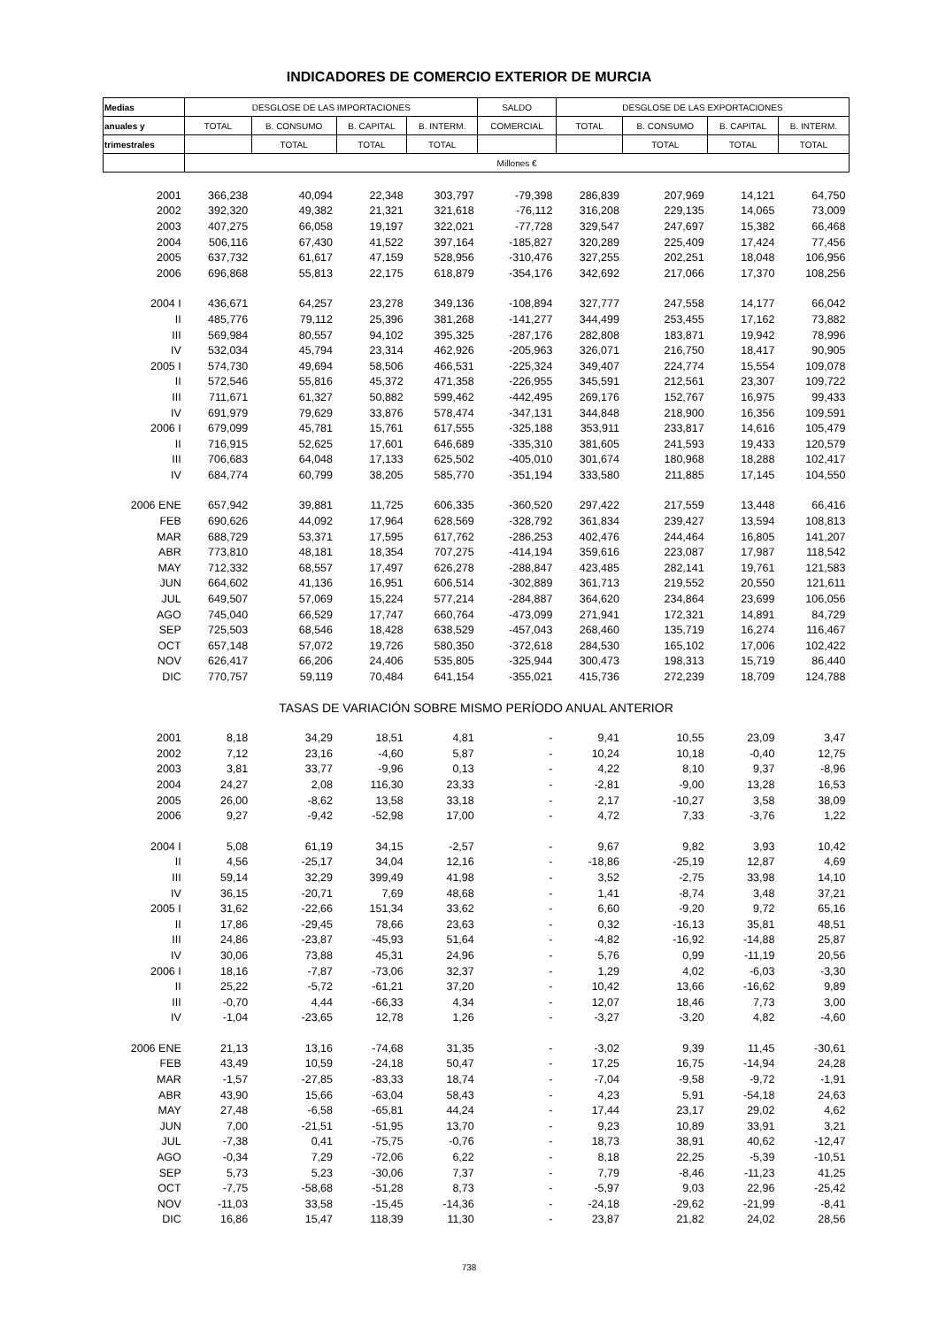INDICADORES DE COMERCIO EXTERIOR DE MURCIA
| Medias | DESGLOSE DE LAS IMPORTACIONES | | | | SALDO | DESGLOSE DE LAS EXPORTACIONES | | | |
| --- | --- | --- | --- | --- | --- | --- | --- | --- | --- |
| anuales y | TOTAL | B. CONSUMO | B. CAPITAL | B. INTERM. | COMERCIAL | TOTAL | B. CONSUMO | B. CAPITAL | B. INTERM. |
| trimestrales | | TOTAL | TOTAL | TOTAL | | | TOTAL | TOTAL | TOTAL |
| | Millones € | | | | | | | | |
| 2001 | 366,238 | 40,094 | 22,348 | 303,797 | -79,398 | 286,839 | 207,969 | 14,121 | 64,750 |
| 2002 | 392,320 | 49,382 | 21,321 | 321,618 | -76,112 | 316,208 | 229,135 | 14,065 | 73,009 |
| 2003 | 407,275 | 66,058 | 19,197 | 322,021 | -77,728 | 329,547 | 247,697 | 15,382 | 66,468 |
| 2004 | 506,116 | 67,430 | 41,522 | 397,164 | -185,827 | 320,289 | 225,409 | 17,424 | 77,456 |
| 2005 | 637,732 | 61,617 | 47,159 | 528,956 | -310,476 | 327,255 | 202,251 | 18,048 | 106,956 |
| 2006 | 696,868 | 55,813 | 22,175 | 618,879 | -354,176 | 342,692 | 217,066 | 17,370 | 108,256 |
| 2004 I | 436,671 | 64,257 | 23,278 | 349,136 | -108,894 | 327,777 | 247,558 | 14,177 | 66,042 |
| II | 485,776 | 79,112 | 25,396 | 381,268 | -141,277 | 344,499 | 253,455 | 17,162 | 73,882 |
| III | 569,984 | 80,557 | 94,102 | 395,325 | -287,176 | 282,808 | 183,871 | 19,942 | 78,996 |
| IV | 532,034 | 45,794 | 23,314 | 462,926 | -205,963 | 326,071 | 216,750 | 18,417 | 90,905 |
| 2005 I | 574,730 | 49,694 | 58,506 | 466,531 | -225,324 | 349,407 | 224,774 | 15,554 | 109,078 |
| II | 572,546 | 55,816 | 45,372 | 471,358 | -226,955 | 345,591 | 212,561 | 23,307 | 109,722 |
| III | 711,671 | 61,327 | 50,882 | 599,462 | -442,495 | 269,176 | 152,767 | 16,975 | 99,433 |
| IV | 691,979 | 79,629 | 33,876 | 578,474 | -347,131 | 344,848 | 218,900 | 16,356 | 109,591 |
| 2006 I | 679,099 | 45,781 | 15,761 | 617,555 | -325,188 | 353,911 | 233,817 | 14,616 | 105,479 |
| II | 716,915 | 52,625 | 17,601 | 646,689 | -335,310 | 381,605 | 241,593 | 19,433 | 120,579 |
| III | 706,683 | 64,048 | 17,133 | 625,502 | -405,010 | 301,674 | 180,968 | 18,288 | 102,417 |
| IV | 684,774 | 60,799 | 38,205 | 585,770 | -351,194 | 333,580 | 211,885 | 17,145 | 104,550 |
| 2006 ENE | 657,942 | 39,881 | 11,725 | 606,335 | -360,520 | 297,422 | 217,559 | 13,448 | 66,416 |
| FEB | 690,626 | 44,092 | 17,964 | 628,569 | -328,792 | 361,834 | 239,427 | 13,594 | 108,813 |
| MAR | 688,729 | 53,371 | 17,595 | 617,762 | -286,253 | 402,476 | 244,464 | 16,805 | 141,207 |
| ABR | 773,810 | 48,181 | 18,354 | 707,275 | -414,194 | 359,616 | 223,087 | 17,987 | 118,542 |
| MAY | 712,332 | 68,557 | 17,497 | 626,278 | -288,847 | 423,485 | 282,141 | 19,761 | 121,583 |
| JUN | 664,602 | 41,136 | 16,951 | 606,514 | -302,889 | 361,713 | 219,552 | 20,550 | 121,611 |
| JUL | 649,507 | 57,069 | 15,224 | 577,214 | -284,887 | 364,620 | 234,864 | 23,699 | 106,056 |
| AGO | 745,040 | 66,529 | 17,747 | 660,764 | -473,099 | 271,941 | 172,321 | 14,891 | 84,729 |
| SEP | 725,503 | 68,546 | 18,428 | 638,529 | -457,043 | 268,460 | 135,719 | 16,274 | 116,467 |
| OCT | 657,148 | 57,072 | 19,726 | 580,350 | -372,618 | 284,530 | 165,102 | 17,006 | 102,422 |
| NOV | 626,417 | 66,206 | 24,406 | 535,805 | -325,944 | 300,473 | 198,313 | 15,719 | 86,440 |
| DIC | 770,757 | 59,119 | 70,484 | 641,154 | -355,021 | 415,736 | 272,239 | 18,709 | 124,788 |
| TASAS DE VARIACIÓN SOBRE MISMO PERÍODO ANUAL ANTERIOR | | | | | | | | | |
| 2001 | 8,18 | 34,29 | 18,51 | 4,81 | - | 9,41 | 10,55 | 23,09 | 3,47 |
| 2002 | 7,12 | 23,16 | -4,60 | 5,87 | - | 10,24 | 10,18 | -0,40 | 12,75 |
| 2003 | 3,81 | 33,77 | -9,96 | 0,13 | - | 4,22 | 8,10 | 9,37 | -8,96 |
| 2004 | 24,27 | 2,08 | 116,30 | 23,33 | - | -2,81 | -9,00 | 13,28 | 16,53 |
| 2005 | 26,00 | -8,62 | 13,58 | 33,18 | - | 2,17 | -10,27 | 3,58 | 38,09 |
| 2006 | 9,27 | -9,42 | -52,98 | 17,00 | - | 4,72 | 7,33 | -3,76 | 1,22 |
| 2004 I | 5,08 | 61,19 | 34,15 | -2,57 | - | 9,67 | 9,82 | 3,93 | 10,42 |
| II | 4,56 | -25,17 | 34,04 | 12,16 | - | -18,86 | -25,19 | 12,87 | 4,69 |
| III | 59,14 | 32,29 | 399,49 | 41,98 | - | 3,52 | -2,75 | 33,98 | 14,10 |
| IV | 36,15 | -20,71 | 7,69 | 48,68 | - | 1,41 | -8,74 | 3,48 | 37,21 |
| 2005 I | 31,62 | -22,66 | 151,34 | 33,62 | - | 6,60 | -9,20 | 9,72 | 65,16 |
| II | 17,86 | -29,45 | 78,66 | 23,63 | - | 0,32 | -16,13 | 35,81 | 48,51 |
| III | 24,86 | -23,87 | -45,93 | 51,64 | - | -4,82 | -16,92 | -14,88 | 25,87 |
| IV | 30,06 | 73,88 | 45,31 | 24,96 | - | 5,76 | 0,99 | -11,19 | 20,56 |
| 2006 I | 18,16 | -7,87 | -73,06 | 32,37 | - | 1,29 | 4,02 | -6,03 | -3,30 |
| II | 25,22 | -5,72 | -61,21 | 37,20 | - | 10,42 | 13,66 | -16,62 | 9,89 |
| III | -0,70 | 4,44 | -66,33 | 4,34 | - | 12,07 | 18,46 | 7,73 | 3,00 |
| IV | -1,04 | -23,65 | 12,78 | 1,26 | - | -3,27 | -3,20 | 4,82 | -4,60 |
| 2006 ENE | 21,13 | 13,16 | -74,68 | 31,35 | - | -3,02 | 9,39 | 11,45 | -30,61 |
| FEB | 43,49 | 10,59 | -24,18 | 50,47 | - | 17,25 | 16,75 | -14,94 | 24,28 |
| MAR | -1,57 | -27,85 | -83,33 | 18,74 | - | -7,04 | -9,58 | -9,72 | -1,91 |
| ABR | 43,90 | 15,66 | -63,04 | 58,43 | - | 4,23 | 5,91 | -54,18 | 24,63 |
| MAY | 27,48 | -6,58 | -65,81 | 44,24 | - | 17,44 | 23,17 | 29,02 | 4,62 |
| JUN | 7,00 | -21,51 | -51,95 | 13,70 | - | 9,23 | 10,89 | 33,91 | 3,21 |
| JUL | -7,38 | 0,41 | -75,75 | -0,76 | - | 18,73 | 38,91 | 40,62 | -12,47 |
| AGO | -0,34 | 7,29 | -72,06 | 6,22 | - | 8,18 | 22,25 | -5,39 | -10,51 |
| SEP | 5,73 | 5,23 | -30,06 | 7,37 | - | 7,79 | -8,46 | -11,23 | 41,25 |
| OCT | -7,75 | -58,68 | -51,28 | 8,73 | - | -5,97 | 9,03 | 22,96 | -25,42 |
| NOV | -11,03 | 33,58 | -15,45 | -14,36 | - | -24,18 | -29,62 | -21,99 | -8,41 |
| DIC | 16,86 | 15,47 | 118,39 | 11,30 | - | 23,87 | 21,82 | 24,02 | 28,56 |
738